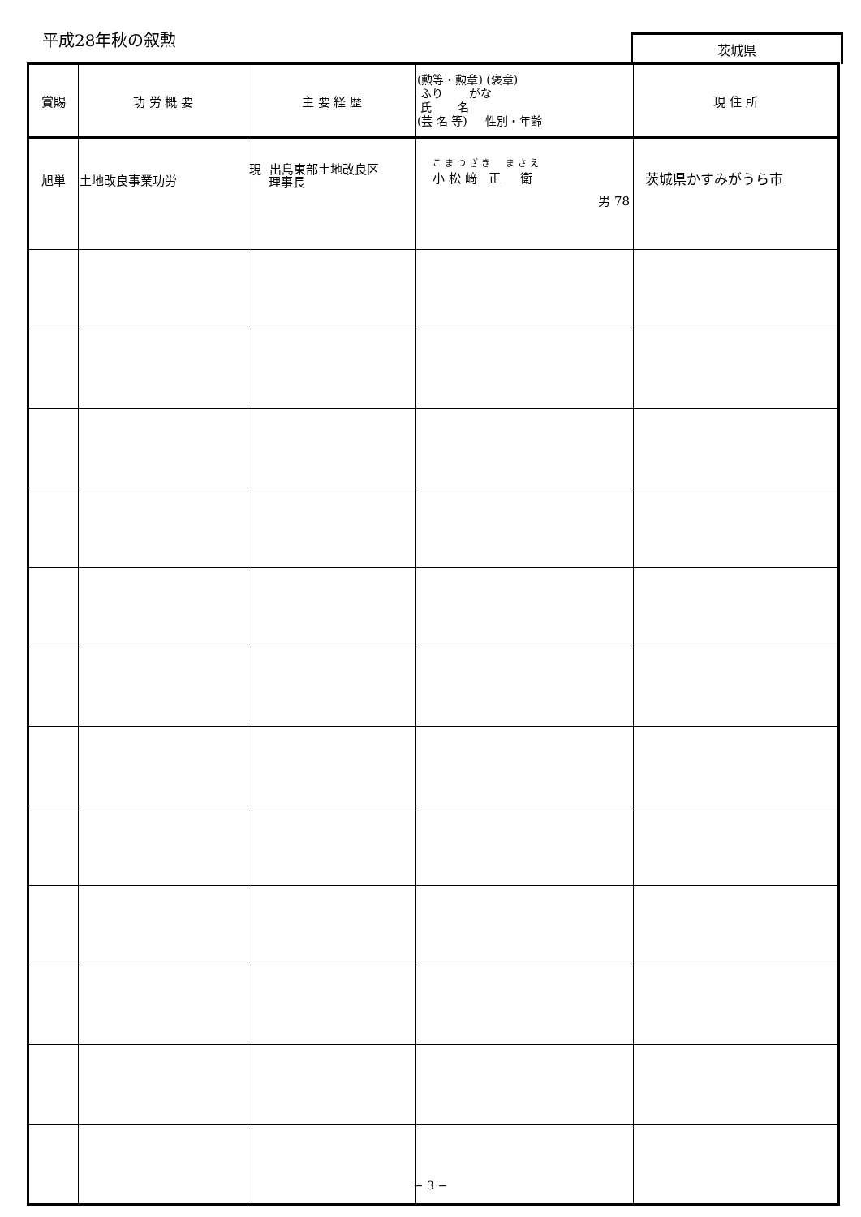平成28年秋の叙勲 茨城県
| 賞賜 | 功 労 概 要 | 主 要 経 歴 | (勲等・勲章) (褒章) ふり がな 氏 名 (芸 名 等) 性別・年齢 | 現 住 所 |
| --- | --- | --- | --- | --- |
| 旭単 | 土地改良事業功労 | 現 出島東部土地改良区 理事長 | こまつざき まさえ 小 松 﨑 正 衛 男 78 | 茨城県かすみがうら市 |
− 3 −